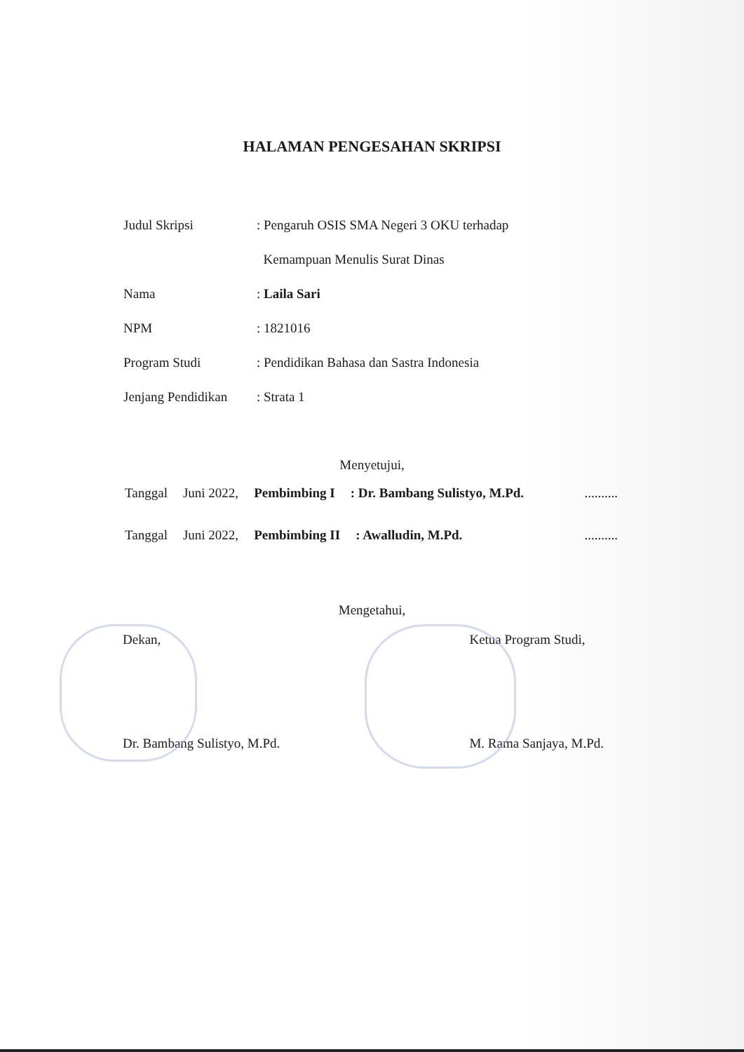HALAMAN PENGESAHAN SKRIPSI
| Judul Skripsi | : Pengaruh OSIS SMA Negeri 3 OKU terhadap Kemampuan Menulis Surat Dinas |
| Nama | : Laila Sari |
| NPM | : 1821016 |
| Program Studi | : Pendidikan Bahasa dan Sastra Indonesia |
| Jenjang Pendidikan | : Strata 1 |
Menyetujui,
Tanggal Juni 2022, Pembimbing I: Dr. Bambang Sulistyo, M.Pd...........
Tanggal Juni 2022, Pembimbing II: Awalludin, M.Pd...........
Mengetahui,
Dekan,
Dr. Bambang Sulistyo, M.Pd.
Ketua Program Studi,
M. Rama Sanjaya, M.Pd.